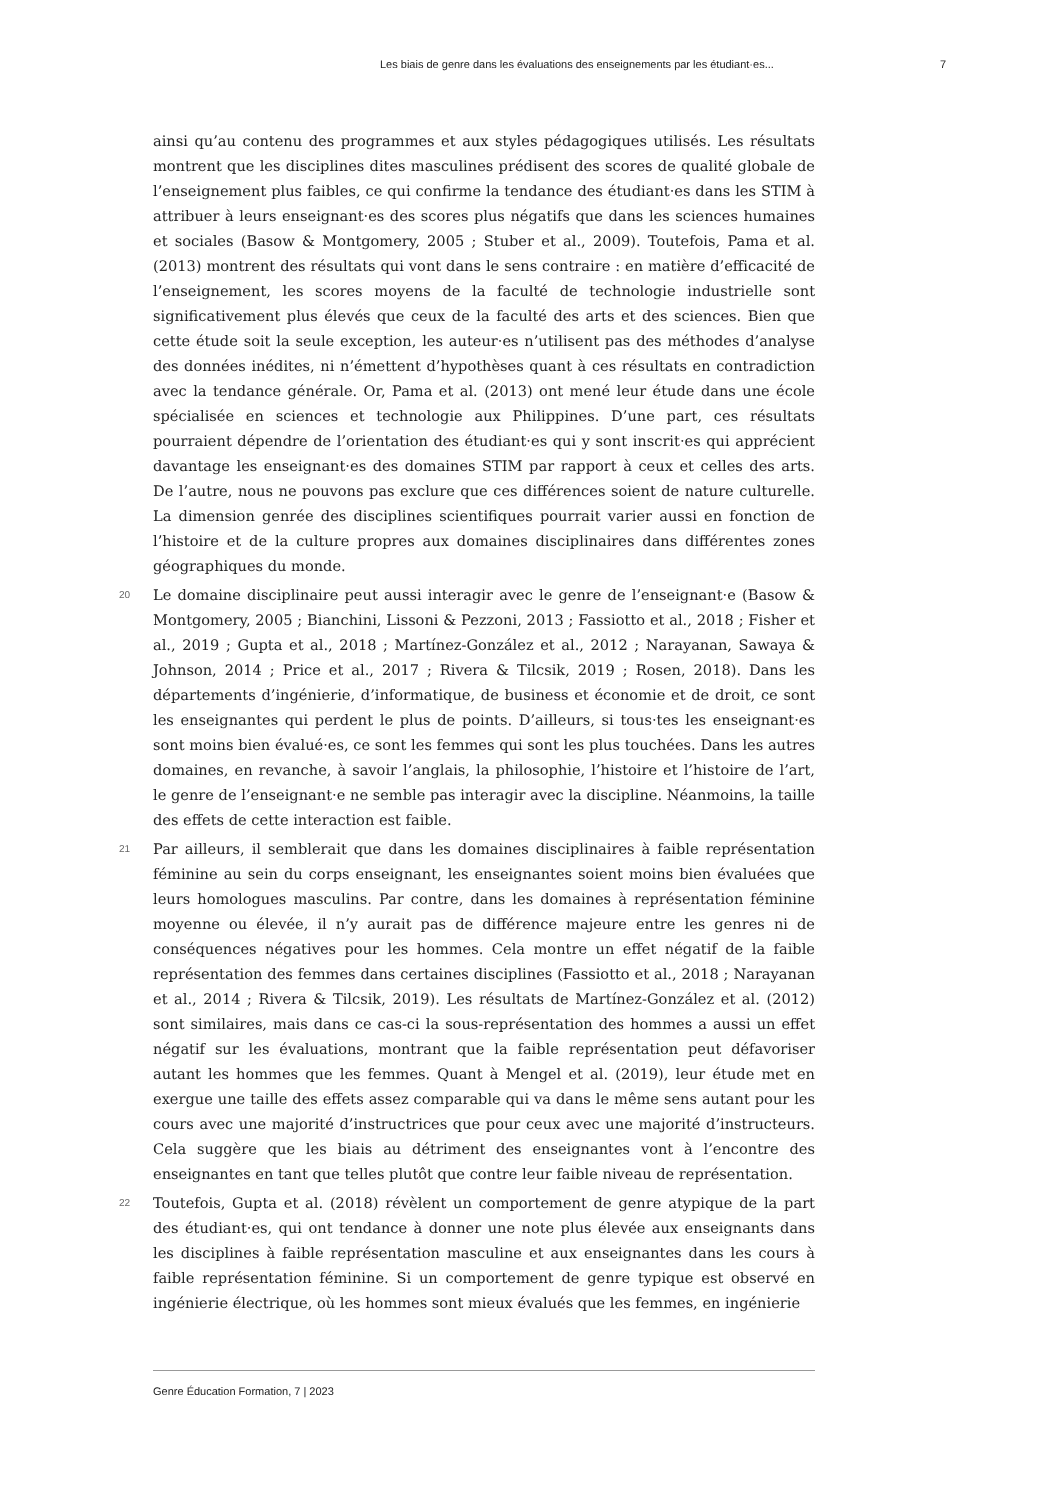Les biais de genre dans les évaluations des enseignements par les étudiant·es... 7
ainsi qu’au contenu des programmes et aux styles pédagogiques utilisés. Les résultats montrent que les disciplines dites masculines prédisent des scores de qualité globale de l’enseignement plus faibles, ce qui confirme la tendance des étudiant·es dans les STIM à attribuer à leurs enseignant·es des scores plus négatifs que dans les sciences humaines et sociales (Basow & Montgomery, 2005 ; Stuber et al., 2009). Toutefois, Pama et al. (2013) montrent des résultats qui vont dans le sens contraire : en matière d’efficacité de l’enseignement, les scores moyens de la faculté de technologie industrielle sont significativement plus élevés que ceux de la faculté des arts et des sciences. Bien que cette étude soit la seule exception, les auteur·es n’utilisent pas des méthodes d’analyse des données inédites, ni n’émettent d’hypothèses quant à ces résultats en contradiction avec la tendance générale. Or, Pama et al. (2013) ont mené leur étude dans une école spécialisée en sciences et technologie aux Philippines. D’une part, ces résultats pourraient dépendre de l’orientation des étudiant·es qui y sont inscrit·es qui apprécient davantage les enseignant·es des domaines STIM par rapport à ceux et celles des arts. De l’autre, nous ne pouvons pas exclure que ces différences soient de nature culturelle. La dimension genrée des disciplines scientifiques pourrait varier aussi en fonction de l’histoire et de la culture propres aux domaines disciplinaires dans différentes zones géographiques du monde.
20 Le domaine disciplinaire peut aussi interagir avec le genre de l’enseignant·e (Basow & Montgomery, 2005 ; Bianchini, Lissoni & Pezzoni, 2013 ; Fassiotto et al., 2018 ; Fisher et al., 2019 ; Gupta et al., 2018 ; Martínez-González et al., 2012 ; Narayanan, Sawaya & Johnson, 2014 ; Price et al., 2017 ; Rivera & Tilcsik, 2019 ; Rosen, 2018). Dans les départements d’ingénierie, d’informatique, de business et économie et de droit, ce sont les enseignantes qui perdent le plus de points. D’ailleurs, si tous·tes les enseignant·es sont moins bien évalué·es, ce sont les femmes qui sont les plus touchées. Dans les autres domaines, en revanche, à savoir l’anglais, la philosophie, l’histoire et l’histoire de l’art, le genre de l’enseignant·e ne semble pas interagir avec la discipline. Néanmoins, la taille des effets de cette interaction est faible.
21 Par ailleurs, il semblerait que dans les domaines disciplinaires à faible représentation féminine au sein du corps enseignant, les enseignantes soient moins bien évaluées que leurs homologues masculins. Par contre, dans les domaines à représentation féminine moyenne ou élevée, il n’y aurait pas de différence majeure entre les genres ni de conséquences négatives pour les hommes. Cela montre un effet négatif de la faible représentation des femmes dans certaines disciplines (Fassiotto et al., 2018 ; Narayanan et al., 2014 ; Rivera & Tilcsik, 2019). Les résultats de Martínez-González et al. (2012) sont similaires, mais dans ce cas-ci la sous-représentation des hommes a aussi un effet négatif sur les évaluations, montrant que la faible représentation peut défavoriser autant les hommes que les femmes. Quant à Mengel et al. (2019), leur étude met en exergue une taille des effets assez comparable qui va dans le même sens autant pour les cours avec une majorité d’instructrices que pour ceux avec une majorité d’instructeurs. Cela suggère que les biais au détriment des enseignantes vont à l’encontre des enseignantes en tant que telles plutôt que contre leur faible niveau de représentation.
22 Toutefois, Gupta et al. (2018) révèlent un comportement de genre atypique de la part des étudiant·es, qui ont tendance à donner une note plus élevée aux enseignants dans les disciplines à faible représentation masculine et aux enseignantes dans les cours à faible représentation féminine. Si un comportement de genre typique est observé en ingénierie électrique, où les hommes sont mieux évalués que les femmes, en ingénierie
Genre Éducation Formation, 7 | 2023